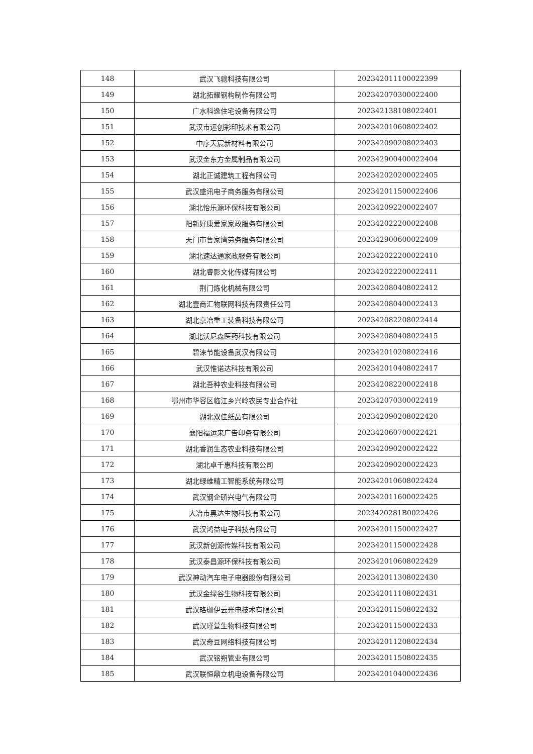| 148 | 武汉飞骢科技有限公司 | 202342011100022399 |
| 149 | 湖北拓耀钢构制作有限公司 | 202342070300022400 |
| 150 | 广水科逸住宅设备有限公司 | 202342138108022401 |
| 151 | 武汉市远创彩印技术有限公司 | 202342010608022402 |
| 152 | 中序天宸新材料有限公司 | 202342090208022403 |
| 153 | 武汉金东方金属制品有限公司 | 202342900400022404 |
| 154 | 湖北正诚建筑工程有限公司 | 202342020200022405 |
| 155 | 武汉盛讯电子商务服务有限公司 | 202342011500022406 |
| 156 | 湖北怡乐源环保科技有限公司 | 202342092200022407 |
| 157 | 阳新好康爱家家政服务有限公司 | 202342022200022408 |
| 158 | 天门市鲁家湾劳务服务有限公司 | 202342900600022409 |
| 159 | 湖北速达通家政服务有限公司 | 202342022200022410 |
| 160 | 湖北睿影文化传媒有限公司 | 202342022200022411 |
| 161 | 荆门炼化机械有限公司 | 202342080408022412 |
| 162 | 湖北壹商汇物联网科技有限责任公司 | 202342080400022413 |
| 163 | 湖北京冶重工装备科技有限公司 | 202342082208022414 |
| 164 | 湖北沃尼森医药科技有限公司 | 202342080408022415 |
| 165 | 碧涞节能设备武汉有限公司 | 202342010208022416 |
| 166 | 武汉惟诺达科技有限公司 | 202342010408022417 |
| 167 | 湖北吾种农业科技有限公司 | 202342082200022418 |
| 168 | 鄂州市华容区临江乡兴岭农民专业合作社 | 202342070300022419 |
| 169 | 湖北双佳纸品有限公司 | 202342090208022420 |
| 170 | 襄阳福运来广告印务有限公司 | 202342060700022421 |
| 171 | 湖北香润生态农业科技有限公司 | 202342090200022422 |
| 172 | 湖北卓千惠科技有限公司 | 202342090200022423 |
| 173 | 湖北绿维精工智能系统有限公司 | 202342010608022424 |
| 174 | 武汉钢企硚兴电气有限公司 | 202342011600022425 |
| 175 | 大冶市黑达生物科技有限公司 | 2023420281B0022426 |
| 176 | 武汉鸿益电子科技有限公司 | 202342011500022427 |
| 177 | 武汉新创源传媒科技有限公司 | 202342011500022428 |
| 178 | 武汉泰昌源环保科技有限公司 | 202342010608022429 |
| 179 | 武汉神动汽车电子电器股份有限公司 | 202342011308022430 |
| 180 | 武汉金绿谷生物科技有限公司 | 202342011108022431 |
| 181 | 武汉珞珈伊云光电技术有限公司 | 202342011508022432 |
| 182 | 武汉瑾萱生物科技有限公司 | 202342011500022433 |
| 183 | 武汉奇豆网络科技有限公司 | 202342011208022434 |
| 184 | 武汉铭朔管业有限公司 | 202342011508022435 |
| 185 | 武汉联恒鼎立机电设备有限公司 | 202342010400022436 |